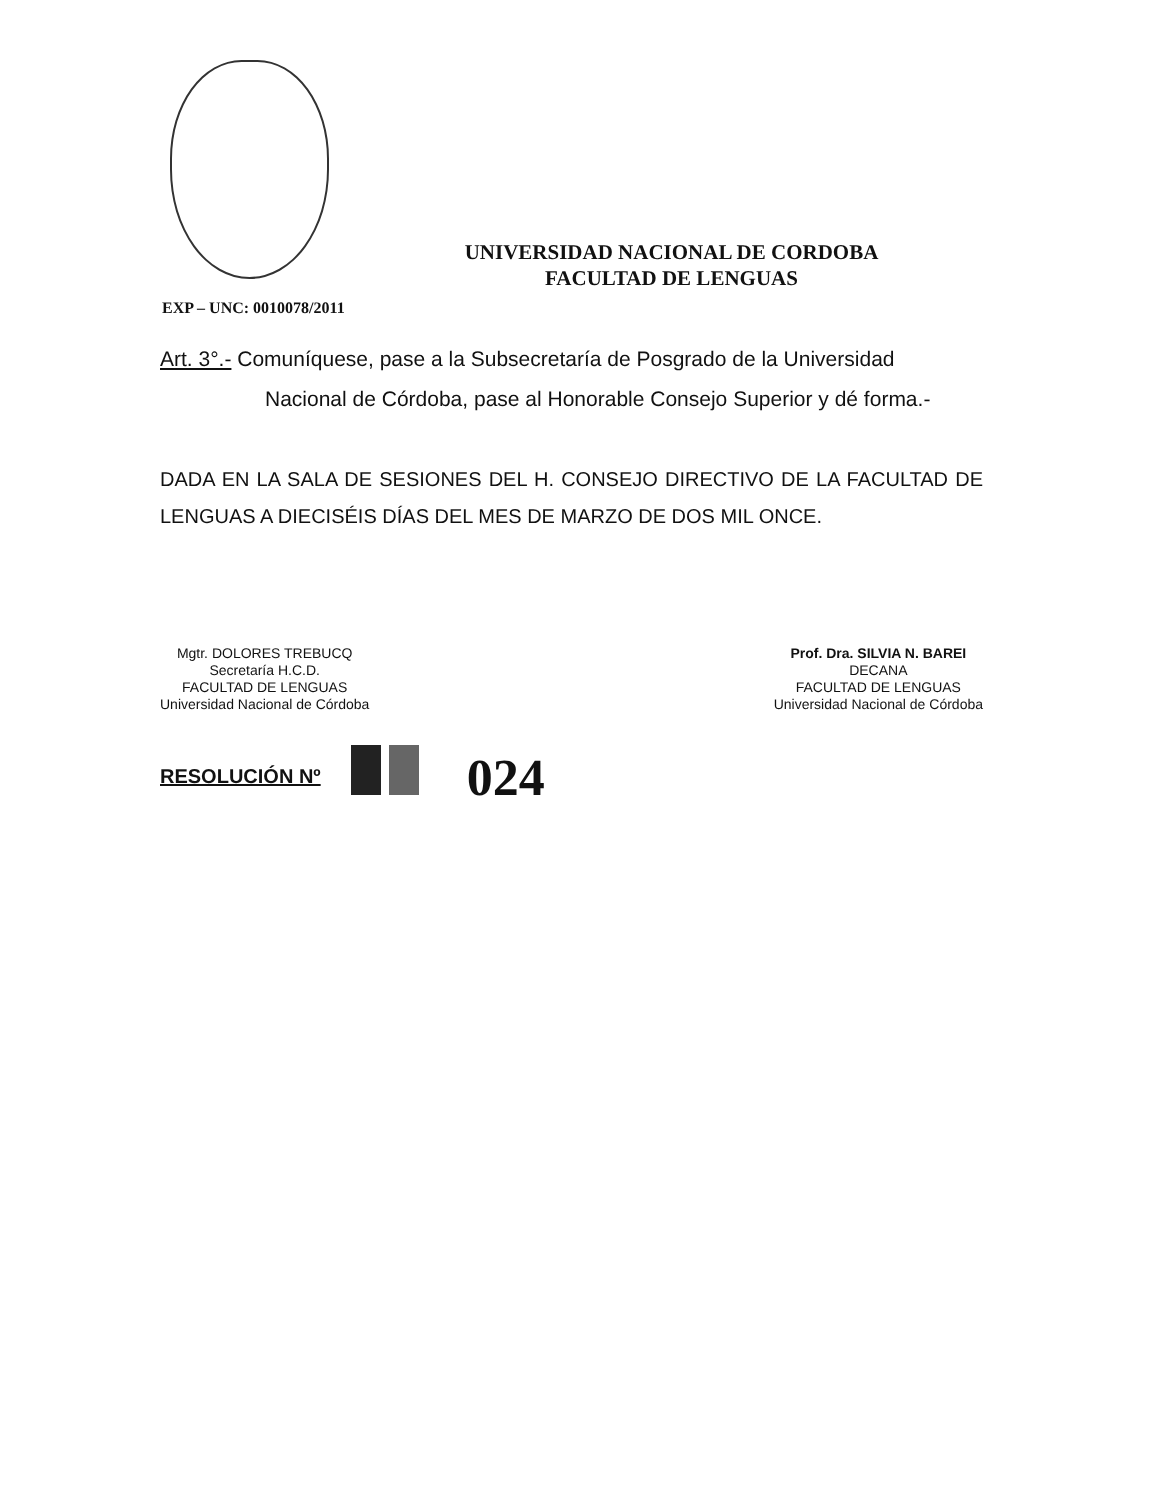UNIVERSIDAD NACIONAL DE CORDOBA
FACULTAD DE LENGUAS
EXP – UNC: 0010078/2011
Art. 3°.- Comuníquese, pase a la Subsecretaría de Posgrado de la Universidad
Nacional de Córdoba, pase al Honorable Consejo Superior y dé forma.-
DADA EN LA SALA DE SESIONES DEL H. CONSEJO DIRECTIVO DE LA FACULTAD DE LENGUAS A DIECISÉIS DÍAS DEL MES DE MARZO DE DOS MIL ONCE.
Mgtr. DOLORES TREBUCQ
Secretaría H.C.D.
FACULTAD DE LENGUAS
Universidad Nacional de Córdoba
Prof. Dra. SILVIA N. BAREI
DECANA
FACULTAD DE LENGUAS
Universidad Nacional de Córdoba
RESOLUCIÓN Nº 024